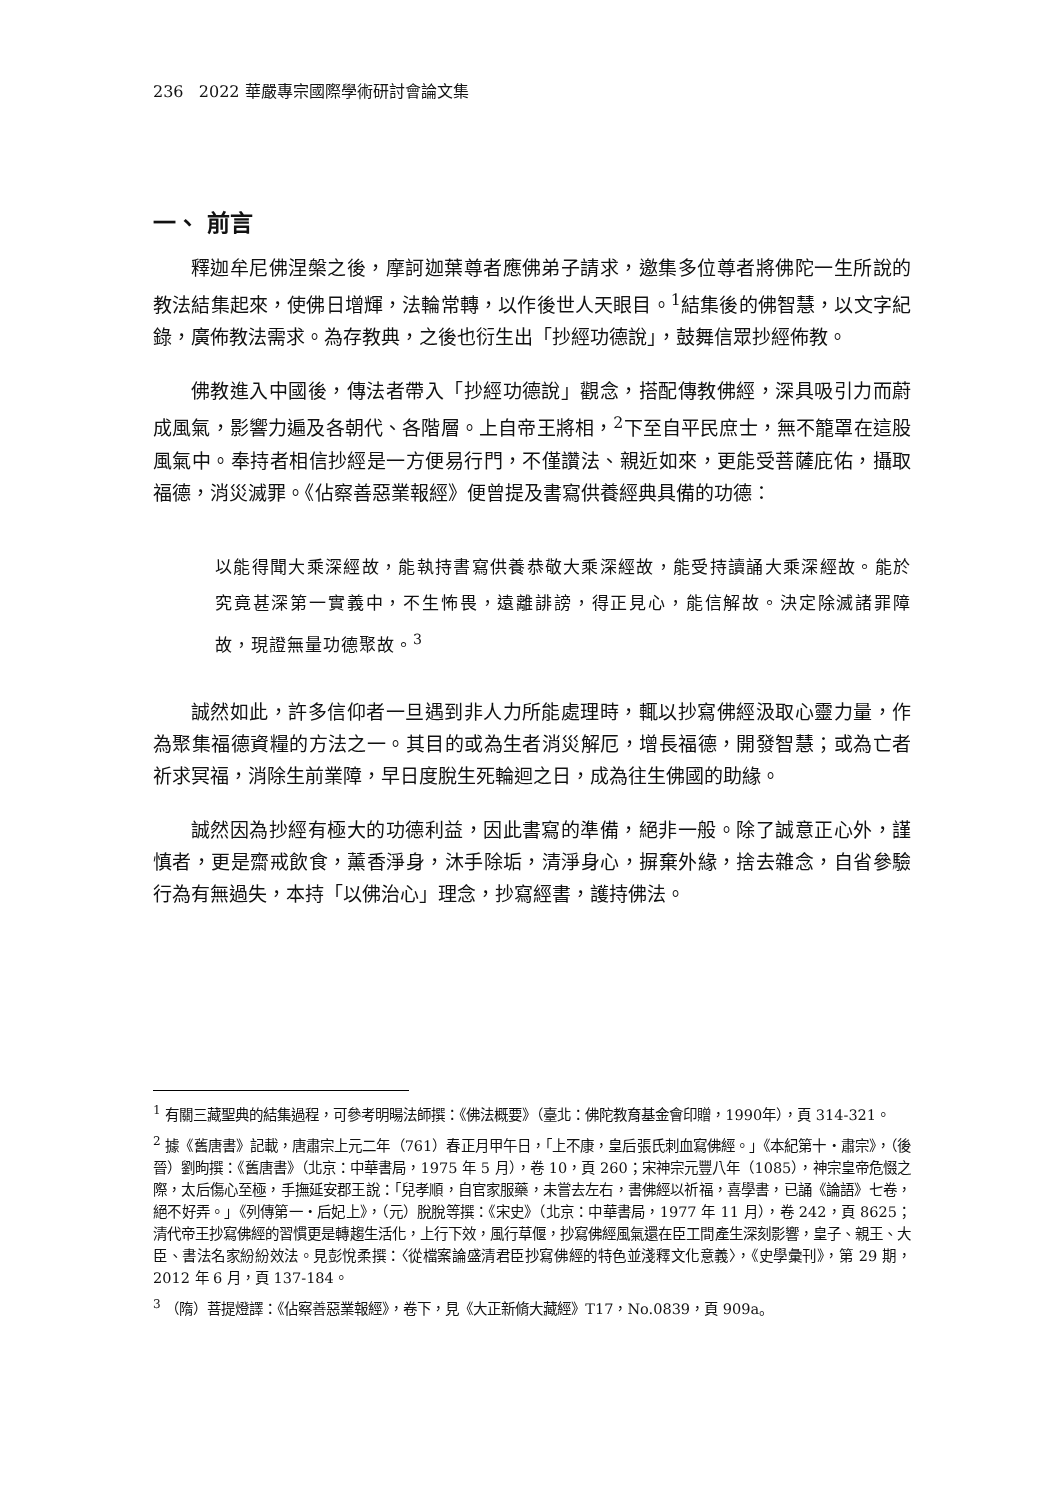236 2022 華嚴專宗國際學術研討會論文集
一、 前言
釋迦牟尼佛涅槃之後，摩訶迦葉尊者應佛弟子請求，邀集多位尊者將佛陀一生所說的教法結集起來，使佛日增輝，法輪常轉，以作後世人天眼目。<sup>1</sup>結集後的佛智慧，以文字紀錄，廣佈教法需求。為存教典，之後也衍生出「抄經功德說」，鼓舞信眾抄經佈教。
佛教進入中國後，傳法者帶入「抄經功德說」觀念，搭配傳教佛經，深具吸引力而蔚成風氣，影響力遍及各朝代、各階層。上自帝王將相，<sup>2</sup>下至自平民庶士，無不籠罩在這股風氣中。奉持者相信抄經是一方便易行門，不僅讚法、親近如來，更能受菩薩庇佑，攝取福德，消災滅罪。《佔察善惡業報經》便曾提及書寫供養經典具備的功德：
以能得聞大乘深經故，能執持書寫供養恭敬大乘深經故，能受持讀誦大乘深經故。能於究竟甚深第一實義中，不生怖畏，遠離誹謗，得正見心，能信解故。決定除滅諸罪障故，現證無量功德聚故。<sup>3</sup>
誠然如此，許多信仰者一旦遇到非人力所能處理時，輒以抄寫佛經汲取心靈力量，作為聚集福德資糧的方法之一。其目的或為生者消災解厄，增長福德，開發智慧；或為亡者祈求冥福，消除生前業障，早日度脫生死輪迴之日，成為往生佛國的助緣。
誠然因為抄經有極大的功德利益，因此書寫的準備，絕非一般。除了誠意正心外，謹慎者，更是齋戒飲食，薰香淨身，沐手除垢，清淨身心，摒棄外緣，捨去雜念，自省參驗行為有無過失，本持「以佛治心」理念，抄寫經書，護持佛法。
<sup>1</sup> 有關三藏聖典的結集過程，可參考明暘法師撰：《佛法概要》（臺北：佛陀教育基金會印贈，1990年），頁 314-321。
<sup>2</sup> 據《舊唐書》記載，唐肅宗上元二年（761）春正月甲午日，「上不康，皇后張氏刺血寫佛經。」《本紀第十‧肅宗》，（後晉）劉昫撰：《舊唐書》（北京：中華書局，1975 年 5 月），卷 10，頁 260；宋神宗元豐八年（1085），神宗皇帝危惙之際，太后傷心至極，手撫延安郡王說：「兒孝順，自官家服藥，未嘗去左右，書佛經以祈福，喜學書，已誦《論語》七卷，絕不好弄。」《列傳第一‧后妃上》，（元）脫脫等撰：《宋史》（北京：中華書局，1977 年 11 月），卷 242，頁 8625；清代帝王抄寫佛經的習慣更是轉趨生活化，上行下效，風行草偃，抄寫佛經風氣還在臣工間產生深刻影響，皇子、親王、大臣、書法名家紛紛效法。見彭悅柔撰：〈從檔案論盛清君臣抄寫佛經的特色並淺釋文化意義〉，《史學彙刊》，第 29 期，2012 年 6 月，頁 137-184。
<sup>3</sup> （隋）菩提燈譯：《佔察善惡業報經》，卷下，見《大正新脩大藏經》T17，No.0839，頁 909a。